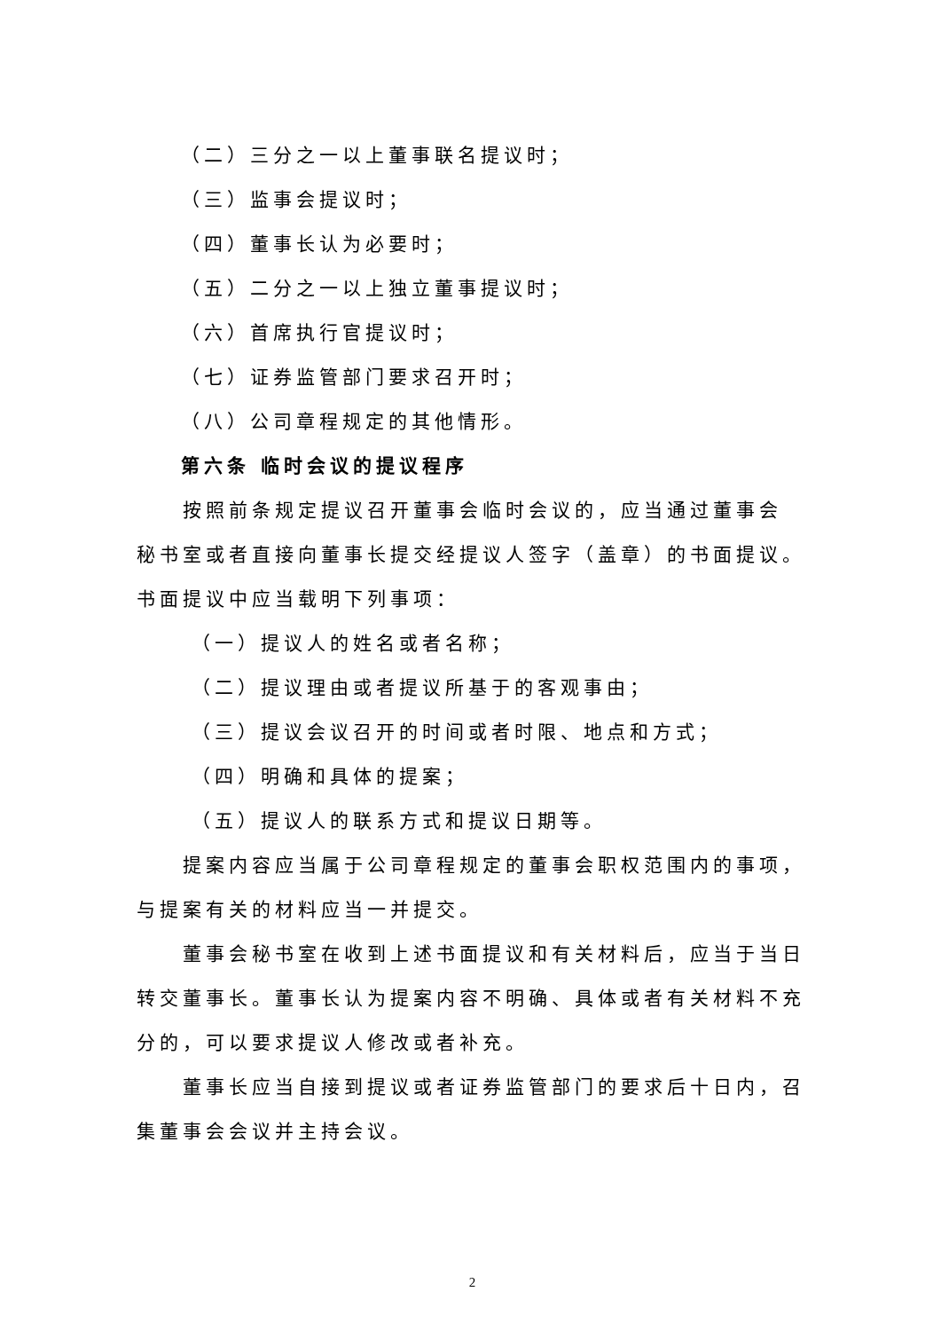（二）三分之一以上董事联名提议时；
（三）监事会提议时；
（四）董事长认为必要时；
（五）二分之一以上独立董事提议时；
（六）首席执行官提议时；
（七）证券监管部门要求召开时；
（八）公司章程规定的其他情形。
第六条 临时会议的提议程序
按照前条规定提议召开董事会临时会议的，应当通过董事会
秘书室或者直接向董事长提交经提议人签字（盖章）的书面提议。书面提议中应当载明下列事项：
（一）提议人的姓名或者名称；
（二）提议理由或者提议所基于的客观事由；
（三）提议会议召开的时间或者时限、地点和方式；
（四）明确和具体的提案；
（五）提议人的联系方式和提议日期等。
提案内容应当属于公司章程规定的董事会职权范围内的事项，与提案有关的材料应当一并提交。
董事会秘书室在收到上述书面提议和有关材料后，应当于当日转交董事长。董事长认为提案内容不明确、具体或者有关材料不充分的，可以要求提议人修改或者补充。
董事长应当自接到提议或者证券监管部门的要求后十日内，召集董事会会议并主持会议。
2